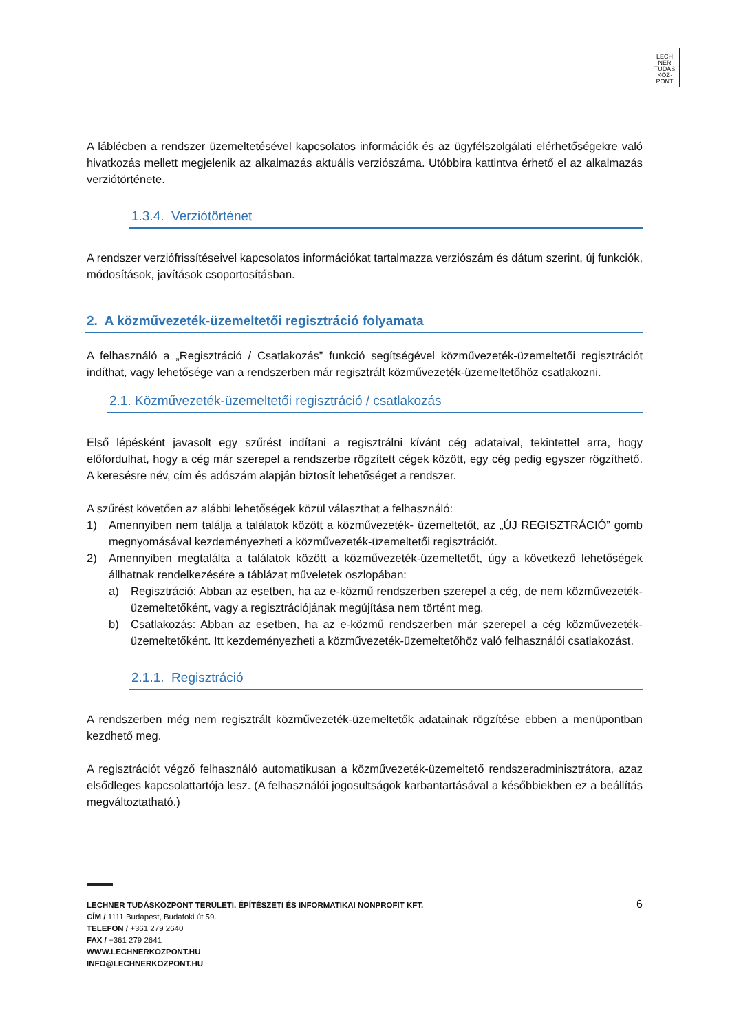LECH
NER
TUDÁS
KÖZ·
PONT
A láblécben a rendszer üzemeltetésével kapcsolatos információk és az ügyfélszolgálati elérhetőségekre való hivatkozás mellett megjelenik az alkalmazás aktuális verziószáma. Utóbbira kattintva érhető el az alkalmazás verziótörténete.
1.3.4. Verziótörténet
A rendszer verziófrissítéseivel kapcsolatos információkat tartalmazza verziószám és dátum szerint, új funkciók, módosítások, javítások csoportosításban.
2. A közművezeték-üzemeltetői regisztráció folyamata
A felhasználó a „Regisztráció / Csatlakozás” funkció segítségével közművezeték-üzemeltetői regisztrációt indíthat, vagy lehetősége van a rendszerben már regisztrált közművezeték-üzemeltetőhöz csatlakozni.
2.1. Közművezeték-üzemeltetői regisztráció / csatlakozás
Első lépésként javasolt egy szűrést indítani a regisztrálni kívánt cég adataival, tekintettel arra, hogy előfordulhat, hogy a cég már szerepel a rendszerbe rögzített cégek között, egy cég pedig egyszer rögzíthető. A keresésre név, cím és adószám alapján biztosít lehetőséget a rendszer.
A szűrést követően az alábbi lehetőségek közül választhat a felhasználó:
1) Amennyiben nem találja a találatok között a közművezeték- üzemeltetőt, az „ÚJ REGISZTRÁCIÓ” gomb megnyomásával kezdeményezheti a közművezeték-üzemeltetői regisztrációt.
2) Amennyiben megtalálta a találatok között a közművezeték-üzemeltetőt, úgy a következő lehetőségek állhatnak rendelkezésére a táblázat műveletek oszlopában:
a) Regisztráció: Abban az esetben, ha az e-közmű rendszerben szerepel a cég, de nem közművezeték-üzemeltetőként, vagy a regisztrációjának megújítása nem történt meg.
b) Csatlakozás: Abban az esetben, ha az e-közmű rendszerben már szerepel a cég közművezeték-üzemeltetőként. Itt kezdeményezheti a közművezeték-üzemeltetőhöz való felhasználói csatlakozást.
2.1.1. Regisztráció
A rendszerben még nem regisztrált közművezeték-üzemeltetők adatainak rögzítése ebben a menüpontban kezdhető meg.
A regisztrációt végző felhasználó automatikusan a közművezeték-üzemeltető rendszeradminisztrátora, azaz elsődleges kapcsolattartója lesz. (A felhasználói jogosultságok karbantartásával a későbbiekben ez a beállítás megváltoztatható.)
6
LECHNER TUDÁSKÖZPONT TERÜLETI, ÉPÍTÉSZETI ÉS INFORMATIKAI NONPROFIT KFT.
CÍM / 1111 Budapest, Budafoki út 59.
TELEFON / +361 279 2640
FAX / +361 279 2641
WWW.LECHNERKOZPONT.HU
INFO@LECHNERKOZPONT.HU